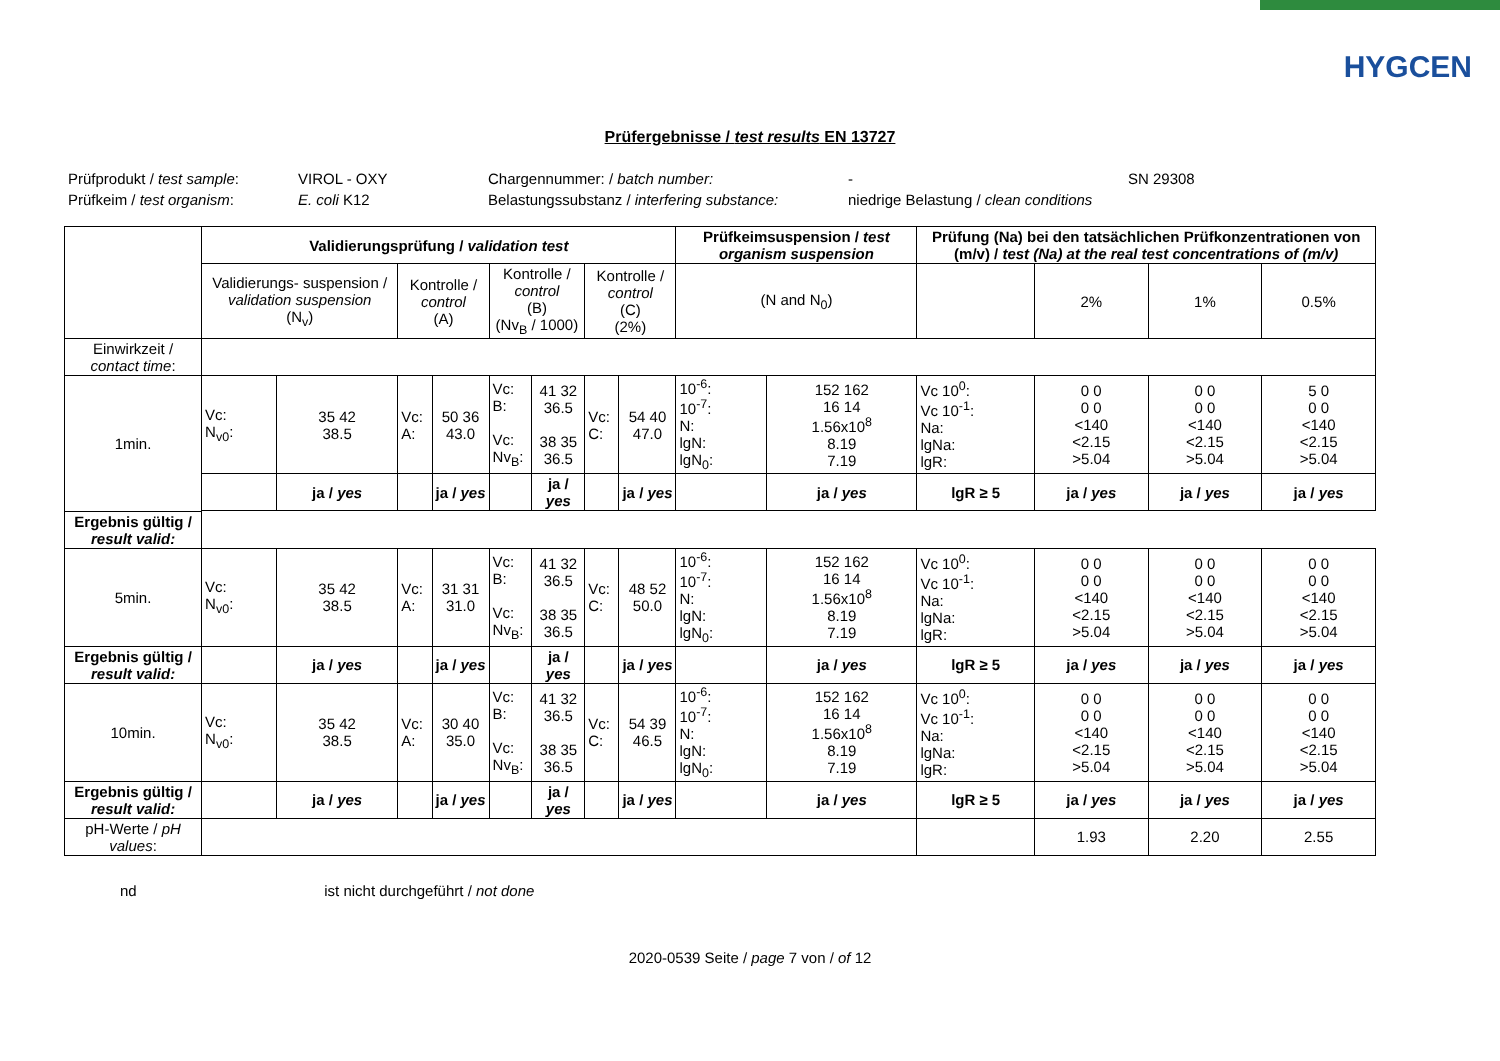HYGCEN
Prüfergebnisse / test results EN 13727
Prüfprodukt / test sample: VIROL - OXY Chargennummer: / batch number: - SN 29308 Prüfkeim / test organism: E. coli K12 Belastungssubstanz / interfering substance: niedrige Belastung / clean conditions
| | Validierungsprüfung / validation test | | | | | | | | Prüfkeimsuspension / test organism suspension | | Prüfung (Na) bei den tatsächlichen Prüfkonzentrationen von (m/v) / test (Na) at the real test concentrations of (m/v) | | | |
| --- | --- | --- | --- | --- | --- | --- | --- | --- | --- | --- | --- | --- | --- | --- |
| | Validierungs- suspension / validation suspension (N<sub>v</sub>) | | Kontrolle / control (A) | | Kontrolle / control (B) (Nv<sub>B</sub> / 1000) | | Kontrolle / control (C) (2%) | | (N and N<sub>0</sub>) | | | 2% | 1% | 0.5% |
| Einwirkzeit / contact time : | | | | | | | | | | | | | | |
| 1min. | Vc: N<sub>v0</sub>: | 35 42 38.5 | Vc: A: | 50 36 43.0 | Vc: B: Vc: Nv<sub>B</sub>: | 41 32 36.5 38 35 36.5 | Vc: C: | 54 40 47.0 | 10<sup>-6</sup>: 10<sup>-7</sup>: N: lgN: lgN<sub>0</sub>: | 152 162 16 14 1.56x10<sup>8</sup> 8.19 7.19 | Vc 10<sup>0</sup>: Vc 10<sup>-1</sup>: Na: lgNa: lgR: | 0 0 0 0 <140 <2.15 >5.04 | 0 0 0 0 <140 <2.15 >5.04 | 5 0 0 0 <140 <2.15 >5.04 |
| | | ja / yes | | ja / yes | | ja / yes | | ja / yes | | ja / yes | lgR ≥ 5 | ja / yes | ja / yes | ja / yes |
| Ergebnis gültig / result valid: | | | | | | | | | | | | | | |
| 5min. | Vc: N<sub>v0</sub>: | 35 42 38.5 | Vc: A: | 31 31 31.0 | Vc: B: Vc: Nv<sub>B</sub>: | 41 32 36.5 38 35 36.5 | Vc: C: | 48 52 50.0 | 10<sup>-6</sup>: 10<sup>-7</sup>: N: lgN: lgN<sub>0</sub>: | 152 162 16 14 1.56x10<sup>8</sup> 8.19 7.19 | Vc 10<sup>0</sup>: Vc 10<sup>-1</sup>: Na: lgNa: lgR: | 0 0 0 0 <140 <2.15 >5.04 | 0 0 0 0 <140 <2.15 >5.04 | 0 0 0 0 <140 <2.15 >5.04 |
| Ergebnis gültig / result valid: | | ja / yes | | ja / yes | | ja / yes | | ja / yes | | ja / yes | lgR ≥ 5 | ja / yes | ja / yes | ja / yes |
| 10min. | Vc: N<sub>v0</sub>: | 35 42 38.5 | Vc: A: | 30 40 35.0 | Vc: B: Vc: Nv<sub>B</sub>: | 41 32 36.5 38 35 36.5 | Vc: C: | 54 39 46.5 | 10<sup>-6</sup>: 10<sup>-7</sup>: N: lgN: lgN<sub>0</sub>: | 152 162 16 14 1.56x10<sup>8</sup> 8.19 7.19 | Vc 10<sup>0</sup>: Vc 10<sup>-1</sup>: Na: lgNa: lgR: | 0 0 0 0 <140 <2.15 >5.04 | 0 0 0 0 <140 <2.15 >5.04 | 0 0 0 0 <140 <2.15 >5.04 |
| Ergebnis gültig / result valid: | | ja / yes | | ja / yes | | ja / yes | | ja / yes | | ja / yes | lgR ≥ 5 | ja / yes | ja / yes | ja / yes |
| pH-Werte / pH values : | | | | | | | | | | | | 1.93 | 2.20 | 2.55 |
nd ist nicht durchgeführt / not done
2020-0539 Seite / page 7 von / of 12